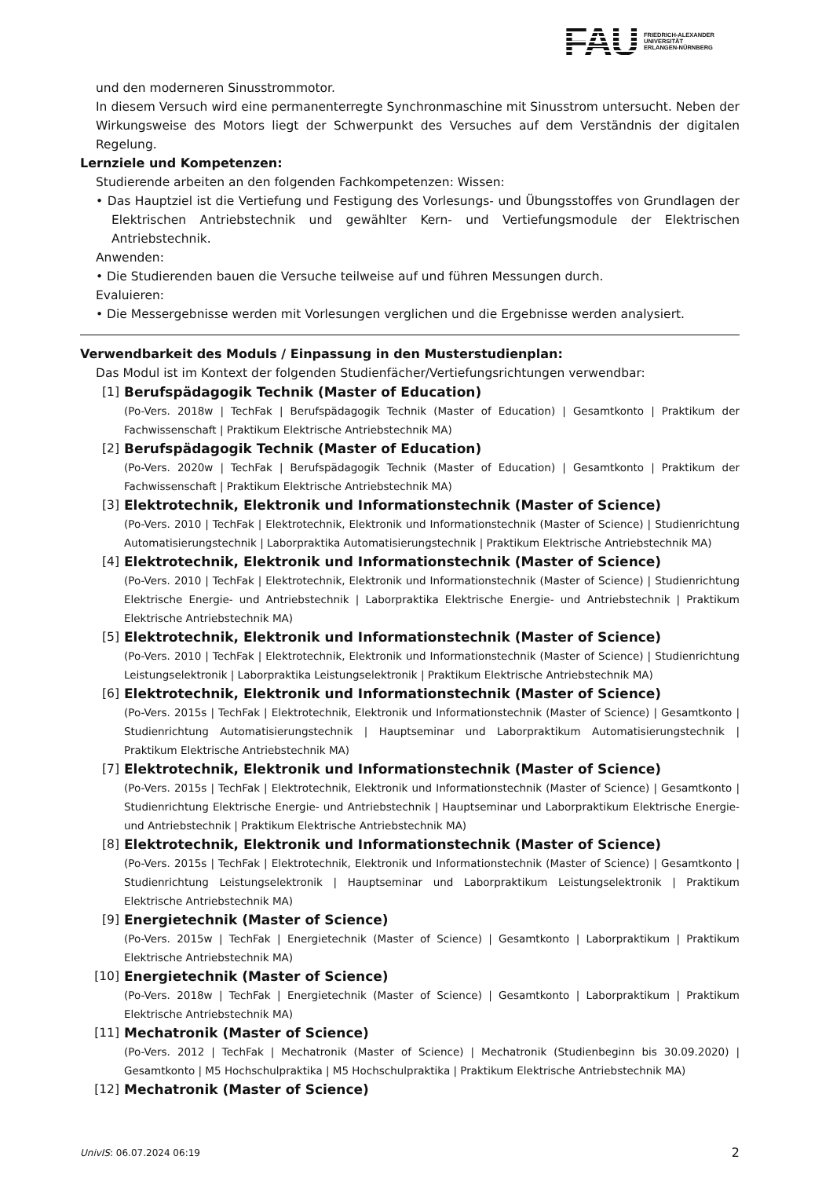FAU
FRIEDRICH-ALEXANDER
UNIVERSITÄT
ERLANGEN-NÜRNBERG
und den moderneren Sinusstrommotor.
In diesem Versuch wird eine permanenterregte Synchronmaschine mit Sinusstrom untersucht. Neben der Wirkungsweise des Motors liegt der Schwerpunkt des Versuches auf dem Verständnis der digitalen Regelung.
Lernziele und Kompetenzen:
Studierende arbeiten an den folgenden Fachkompetenzen: Wissen:
• Das Hauptziel ist die Vertiefung und Festigung des Vorlesungs- und Übungsstoffes von Grundlagen der Elektrischen Antriebstechnik und gewählter Kern- und Vertiefungsmodule der Elektrischen Antriebstechnik.
Anwenden:
• Die Studierenden bauen die Versuche teilweise auf und führen Messungen durch.
Evaluieren:
• Die Messergebnisse werden mit Vorlesungen verglichen und die Ergebnisse werden analysiert.
Verwendbarkeit des Moduls / Einpassung in den Musterstudienplan:
Das Modul ist im Kontext der folgenden Studienfächer/Vertiefungsrichtungen verwendbar:
[1] Berufspädagogik Technik (Master of Education)
(Po-Vers. 2018w | TechFak | Berufspädagogik Technik (Master of Education) | Gesamtkonto | Praktikum der Fachwissenschaft | Praktikum Elektrische Antriebstechnik MA)
[2] Berufspädagogik Technik (Master of Education)
(Po-Vers. 2020w | TechFak | Berufspädagogik Technik (Master of Education) | Gesamtkonto | Praktikum der Fachwissenschaft | Praktikum Elektrische Antriebstechnik MA)
[3] Elektrotechnik, Elektronik und Informationstechnik (Master of Science)
(Po-Vers. 2010 | TechFak | Elektrotechnik, Elektronik und Informationstechnik (Master of Science) | Studienrichtung Automatisierungstechnik | Laborpraktika Automatisierungstechnik | Praktikum Elektrische Antriebstechnik MA)
[4] Elektrotechnik, Elektronik und Informationstechnik (Master of Science)
(Po-Vers. 2010 | TechFak | Elektrotechnik, Elektronik und Informationstechnik (Master of Science) | Studienrichtung Elektrische Energie- und Antriebstechnik | Laborpraktika Elektrische Energie- und Antriebstechnik | Praktikum Elektrische Antriebstechnik MA)
[5] Elektrotechnik, Elektronik und Informationstechnik (Master of Science)
(Po-Vers. 2010 | TechFak | Elektrotechnik, Elektronik und Informationstechnik (Master of Science) | Studienrichtung Leistungselektronik | Laborpraktika Leistungselektronik | Praktikum Elektrische Antriebstechnik MA)
[6] Elektrotechnik, Elektronik und Informationstechnik (Master of Science)
(Po-Vers. 2015s | TechFak | Elektrotechnik, Elektronik und Informationstechnik (Master of Science) | Gesamtkonto | Studienrichtung Automatisierungstechnik | Hauptseminar und Laborpraktikum Automatisierungstechnik | Praktikum Elektrische Antriebstechnik MA)
[7] Elektrotechnik, Elektronik und Informationstechnik (Master of Science)
(Po-Vers. 2015s | TechFak | Elektrotechnik, Elektronik und Informationstechnik (Master of Science) | Gesamtkonto | Studienrichtung Elektrische Energie- und Antriebstechnik | Hauptseminar und Laborpraktikum Elektrische Energie- und Antriebstechnik | Praktikum Elektrische Antriebstechnik MA)
[8] Elektrotechnik, Elektronik und Informationstechnik (Master of Science)
(Po-Vers. 2015s | TechFak | Elektrotechnik, Elektronik und Informationstechnik (Master of Science) | Gesamtkonto | Studienrichtung Leistungselektronik | Hauptseminar und Laborpraktikum Leistungselektronik | Praktikum Elektrische Antriebstechnik MA)
[9] Energietechnik (Master of Science)
(Po-Vers. 2015w | TechFak | Energietechnik (Master of Science) | Gesamtkonto | Laborpraktikum | Praktikum Elektrische Antriebstechnik MA)
[10] Energietechnik (Master of Science)
(Po-Vers. 2018w | TechFak | Energietechnik (Master of Science) | Gesamtkonto | Laborpraktikum | Praktikum Elektrische Antriebstechnik MA)
[11] Mechatronik (Master of Science)
(Po-Vers. 2012 | TechFak | Mechatronik (Master of Science) | Mechatronik (Studienbeginn bis 30.09.2020) | Gesamtkonto | M5 Hochschulpraktika | M5 Hochschulpraktika | Praktikum Elektrische Antriebstechnik MA)
[12] Mechatronik (Master of Science)
UnivIS: 06.07.2024 06:19 2